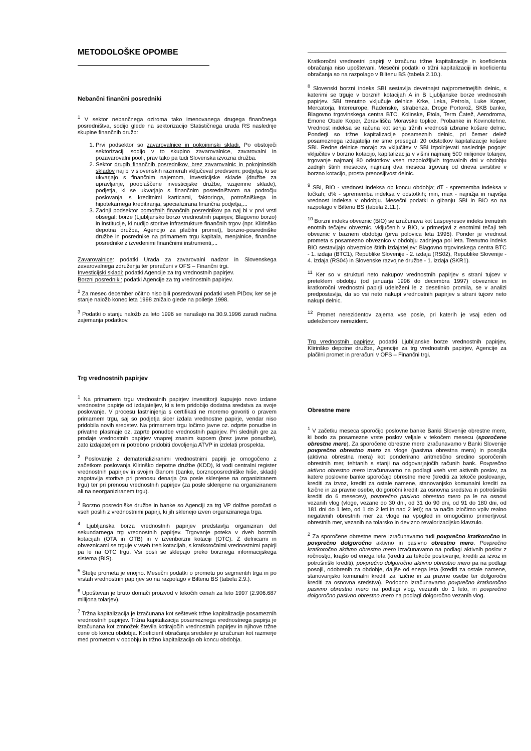METODOLOŠKE OPOMBE
Nebančni finančni posredniki
<sup>1</sup> V sektor nebančnega oziroma tako imenovanega drugega finančnega posredništva, sodijo glede na sektorizacijo Statističnega urada RS naslednje skupine finančnih družb:
1. Prvi podsektor so zavarovalnice in pokojninski skladi. Po obstoječi sektorizaciji sodijo v to skupino zavarovalnice, zavarovalni in pozavarovalni pooli, prav tako pa tudi Slovenska izvozna družba.
2. Sektor drugih finančnih posrednikov, brez zavarovalnic in pokojninskih skladov naj bi v slovenskih razmerah vključeval predvsem: podjetja, ki se ukvarjajo s finančnim najemom, investicijske sklade (družbe za upravljanje, pooblaščene investicijske družbe, vzajemne sklade), podjetja, ki se ukvarjajo s finančnim posredništvom na področju poslovanja s kreditnimi karticami, faktoringa, potrošniškega in hipotekarnega kreditiranja, specializirana finančna podjetja,...
3. Zadnji podsektor pomožnih finančnih posrednikov pa naj bi v prvi vrsti obsegal: borze (Ljubljansko borzo vrednostnih papirjev, Blagovno borzo) in institucije, ki nudijo storitve infrastrukture finančnih trgov (npr. Klirinško depotna družba, Agencijo za plačilni promet), borzno-posredniške družbe in posrednike na primarnem trgu kapitala, menjalnice, finančne posrednike z izvedenimi finančnimi instrumenti,...
Zavarovalnice: podatki Urada za zavarovalni nadzor in Slovenskega zavarovalnega združenja ter preračuni v OFS – Finančni trgi.
Investicijski skladi: podatki Agencije za trg vrednostnih papirjev.
Borzni posredniki: podatki Agencije za trg vrednostnih papirjev.
<sup>2</sup> Za mesec december očitno niso bili posredovani podatki vseh PIDov, ker se je stanje naložb konec leta 1998 znižalo glede na polletje 1998.
<sup>3</sup> Podatki o stanju naložb za leto 1996 se nanašajo na 30.9.1996 zaradi načina zajemanja podatkov.
Trg vrednostnih papirjev
<sup>1</sup> Na primarnem trgu vrednostnih papirjev investitorji kupujejo novo izdane vrednostne papirje od izdajateljev, ki s tem pridobijo dodatna sredstva za svoje poslovanje. V procesu lastninjenja s certifikati ne moremo govoriti o pravem primarnem trgu, saj so podjetja sicer izdala vrednostne papirje, vendar niso pridobila novih sredstev. Na primarnem trgu ločimo javne oz. odprte ponudbe in privatne plasmaje oz. zaprte ponudbe vrednostnih papirjev. Pri slednjih gre za prodaje vrednostnih papirjev vnaprej znanim kupcem (brez javne ponudbe), zato izdajateljem ni potrebno pridobiti dovoljenja ATVP in izdelati prospekta.
<sup>2</sup> Poslovanje z dematerializiranimi vrednostnimi papirji je omogočeno z začetkom poslovanja Klirinško depotne družbe (KDD), ki vodi centralni register vrednostnih papirjev in svojim članom (banke, borznoposredniške hiše, skladi) zagotavlja storitve pri prenosu denarja (za posle sklenjene na organiziranem trgu) ter pri prenosu vrednostnih papirjev (za posle sklenjene na organiziranem ali na neorganiziranem trgu).
<sup>3</sup> Borzno posredniške družbe in banke so Agenciji za trg VP dolžne poročati o vseh poslih z vrednostnimi papirji, ki jih sklenejo izven organiziranega trga.
<sup>4</sup> Ljubljanska borza vrednostnih papirjev predstavlja organiziran del sekundarnega trg vrednostnih papirjev. Trgovanje poteka v dveh borznih kotacijah (OTA in OTB) in v izvenborzni kotaciji (OTC). Z delnicami in obveznicami se trguje v vseh treh kotacijah, s kratkoročnimi vrednostnimi papirji pa le na OTC trgu. Vsi posli se sklepajo preko borznega informacijskega sistema (BIS).
<sup>5</sup> Štetje prometa je enojno. Mesečni podatki o prometu po segmentih trga in po vrstah vrednostnih papirjev so na razpolago v Biltenu BS (tabela 2.9.).
<sup>6</sup> Upoštevan je bruto domači proizvod v tekočih cenah za leto 1997 (2.906.687 milijona tolarjev).
<sup>7</sup> Tržna kapitalizacija je izračunana kot seštevek tržne kapitalizacije posameznih vrednostnih papirjev. Tržna kapitalizacija posameznega vrednostnega papirja je izračunana kot zmnožek števila kotirajočih vrednostnih papirjev in njihove tržne cene ob koncu obdobja. Koeficient obračanja sredstev je izračunan kot razmerje med prometom v obdobju in tržno kapitalizacijo ob koncu obdobja.
Kratkoročni vrednostni papirji v izračunu tržne kapitalizacije in koeficienta obračanja niso upoštevani. Mesečni podatki o tržni kapitalizaciji in koeficientu obračanja so na razpolago v Biltenu BS (tabela 2.10.).
<sup>8</sup> Slovenski borzni indeks SBI sestavlja devetnajst najprometnejših delnic, s katerimi se trguje v borznih kotacijah A in B Ljubljanske borze vrednostnih papirjev. SBI trenutno vključuje delnice Krke, Leka, Petrola, Luke Koper, Mercatorja, Intereurope, Radenske, Istrabenza, Droge Portorož, SKB banke, Blagovno trgovinskega centra BTC, Kolinske, Etola, Term Čatež, Aerodroma, Emone Obale Koper, Zdravilišča Moravske toplice, Probanke in Kovinotehne. Vrednost indeksa se računa kot serija tržnih vrednosti izbrane košare delnic. Ponderji so tržne kapitalizacije posameznih delnic, pri čemer delež posameznega izdajatelja ne sme presegati 20 odstotkov kapitalizacije košare SBI. Redne delnice morajo za vključitev v SBI izpolnjevati naslednje pogoje: vključitev v borzno kotacijo, kapitalizacija v višini najmanj 500 milijonov tolarjev, trgovanje najmanj 80 odstotkov vseh razpoložljivih trgovalnih dni v obdobju zadnjih štirih mesecev, najmanj dva meseca trgovanj od dneva uvrstitve v borzno kotacijo, prosta prenosljivost delnic.
<sup>9</sup> SBI, BIO - vrednost indeksa ob koncu obdobja; dT - sprememba indeksa v točkah; d% - sprememba indeksa v odstotkih; min, max - najnižja in najvišja vrednost indeksa v obdobju. Mesečni podatki o gibanju SBI in BIO so na razpolago v Biltenu BS (tabela 2.11.).
<sup>10</sup> Borzni indeks obveznic (BIO) se izračunava kot Laspeyresov indeks trenutnih enotnih tečajev obveznic, vključenih v BIO, v primerjavi z enotnimi tečaji teh obveznic v baznem obdobju (prva polovica leta 1995). Ponder je vrednost prometa s posamezno obveznico v obdobju zadnjega pol leta. Trenutno indeks BIO sestavljajo obveznice štirih izdajateljev: Blagovno trgovinskega centra BTC - 1. izdaja (BTC1), Republike Slovenije - 2. izdaja (RS02), Republike Slovenije - 4. izdaja (RS04) in Slovenske razvojne družbe - 1. izdaja (SKR1).
<sup>11</sup> Ker so v strukturi neto nakupov vrednostnih papirjev s strani tujcev v preteklem obdobju (od januarja 1996 do decembra 1997) obveznice in kratkoročni vrednostni papirji udeleženi le z desetinko promila, se v analizi predpostavlja, da so vsi neto nakupi vrednostnih papirjev s strani tujcev neto nakupi delnic.
<sup>12</sup> Promet nerezidentov zajema vse posle, pri katerih je vsaj eden od udeležencev nerezident.
Trg vrednostnih papirjev: podatki Ljubljanske borze vrednostnih papirjev, Klirinško depotne družbe, Agencije za trg vrednostnih papirjev, Agencije za plačilni promet in preračuni v OFS – Finančni trgi.
Obrestne mere
<sup>1</sup> V začetku meseca sporočijo poslovne banke Banki Slovenije obrestne mere, ki bodo za posamezne vrste poslov veljale v tekočem mesecu (sporočene obrestne mere). Za sporočene obrestne mere izračunavamo v Banki Slovenije povprečno obrestno mero za vloge (pasivna obrestna mera) in posojila (aktivna obrestna mera) kot ponderirano aritmetično sredino sporočenih obrestnih mer, tehtanih s stanji na odgovarjajočih računih bank. Povprečno aktivno obrestno mero izračunavamo na podlagi vseh vrst aktivnih poslov, za katere poslovne banke sporočajo obrestne mere (krediti za tekoče poslovanje, krediti za izvoz, krediti za ostale namene, stanovanjsko komunalni krediti za fizične in za pravne osebe, dolgoročni krediti za osnovna sredstva in potrošniški krediti do 6 mesecev), povprečno pasivno obrestno mero pa le na osnovi vezanih vlog (vloge, vezane do 30 dni, od 31 do 90 dni, od 91 do 180 dni, od 181 dni do 1 leto, od 1 do 2 leti in nad 2 leti); na ta način izločimo vpliv realno negativnih obrestnih mer za vloge na vpogled in omogočimo primerljivost obrestnih mer, vezanih na tolarsko in devizno revalorizacijsko klavzulo.
<sup>2</sup> Za sporočene obrestne mere izračunavamo tudi povprečno kratkoročno in povprečno dolgoročno aktivno in pasivno obrestno mero. Povprečno kratkoročno aktivno obrestno mero izračunavamo na podlagi aktivnih poslov z ročnostjo, krajšo od enega leta (krediti za tekoče poslovanje, krediti za izvoz in potrošniški krediti), povprečno dolgoročno aktivno obrestno mero pa na podlagi posojil, odobrenih za obdobje, daljše od enega leta (krediti za ostale namene, stanovanjsko komunalni krediti za fizične in za pravne osebe ter dolgoročni krediti za osnovna sredstva). Podobno izračunavamo povprečno kratkoročno pasivno obrestno mero na podlagi vlog, vezanih do 1 leto, in povprečno dolgoročno pasivno obrestno mero na podlagi dolgoročno vezanih vlog.